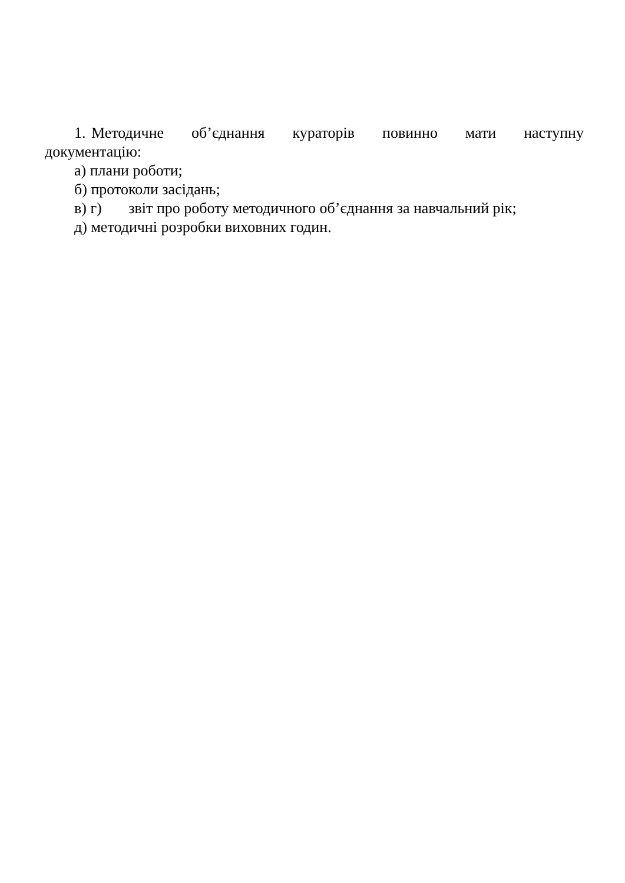1. Методичне об’єднання кураторів повинно мати наступну документацію:
а) плани роботи;
б) протоколи засідань;
в) г) звіт про роботу методичного об’єднання за навчальний рік;
д) методичні розробки виховних годин.